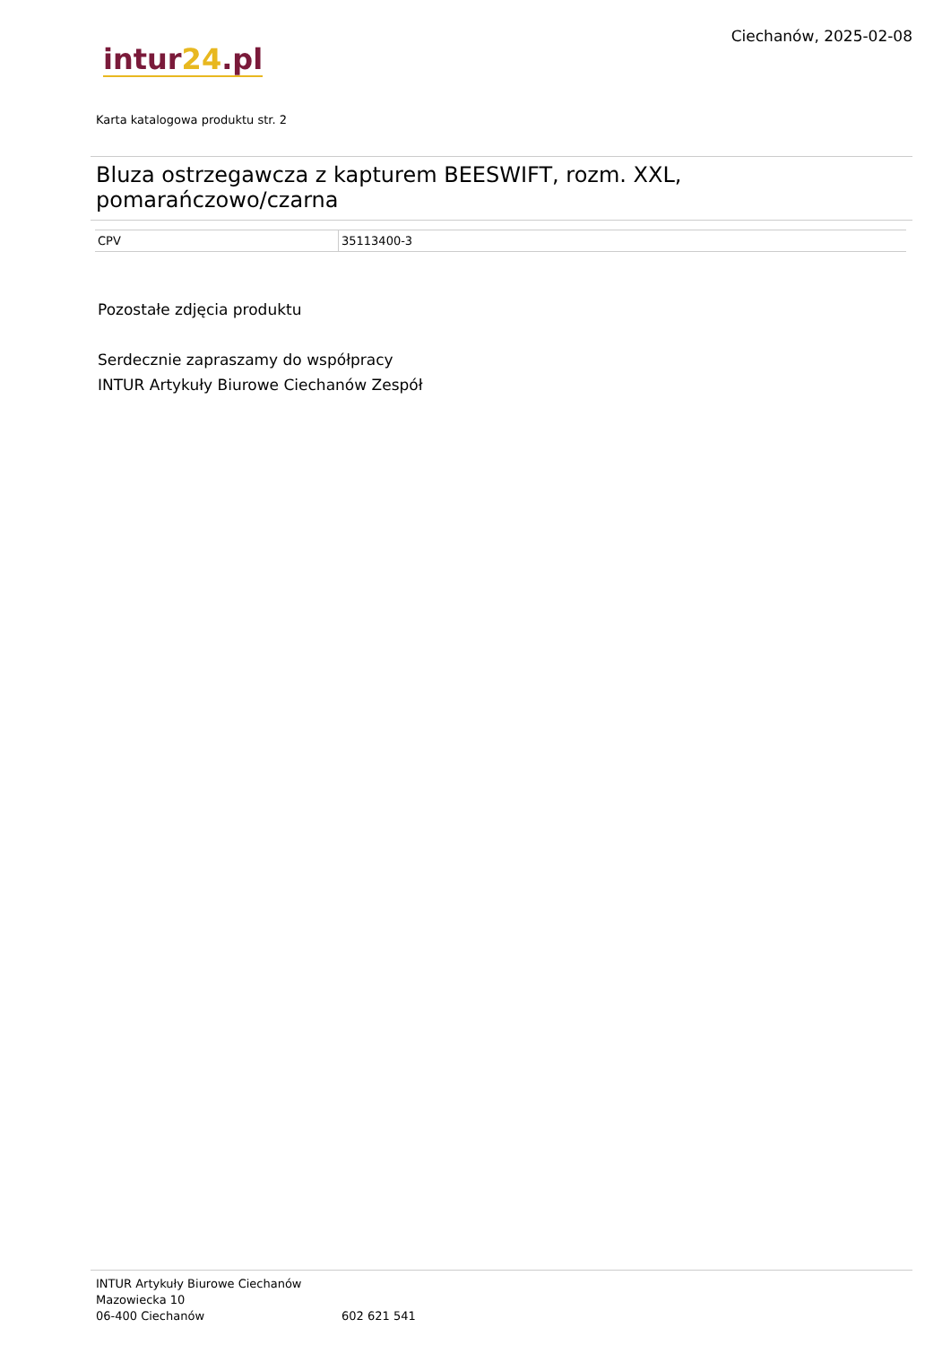intur24.pl
Ciechanów, 2025-02-08
Karta katalogowa produktu str. 2
Bluza ostrzegawcza z kapturem BEESWIFT, rozm. XXL, pomarańczowo/czarna
| CPV | 35113400-3 |
Pozostałe zdjęcia produktu
Serdecznie zapraszamy do współpracy
INTUR Artykuły Biurowe Ciechanów Zespół
INTUR Artykuły Biurowe Ciechanów
Mazowiecka 10
06-400 Ciechanów
602 621 541